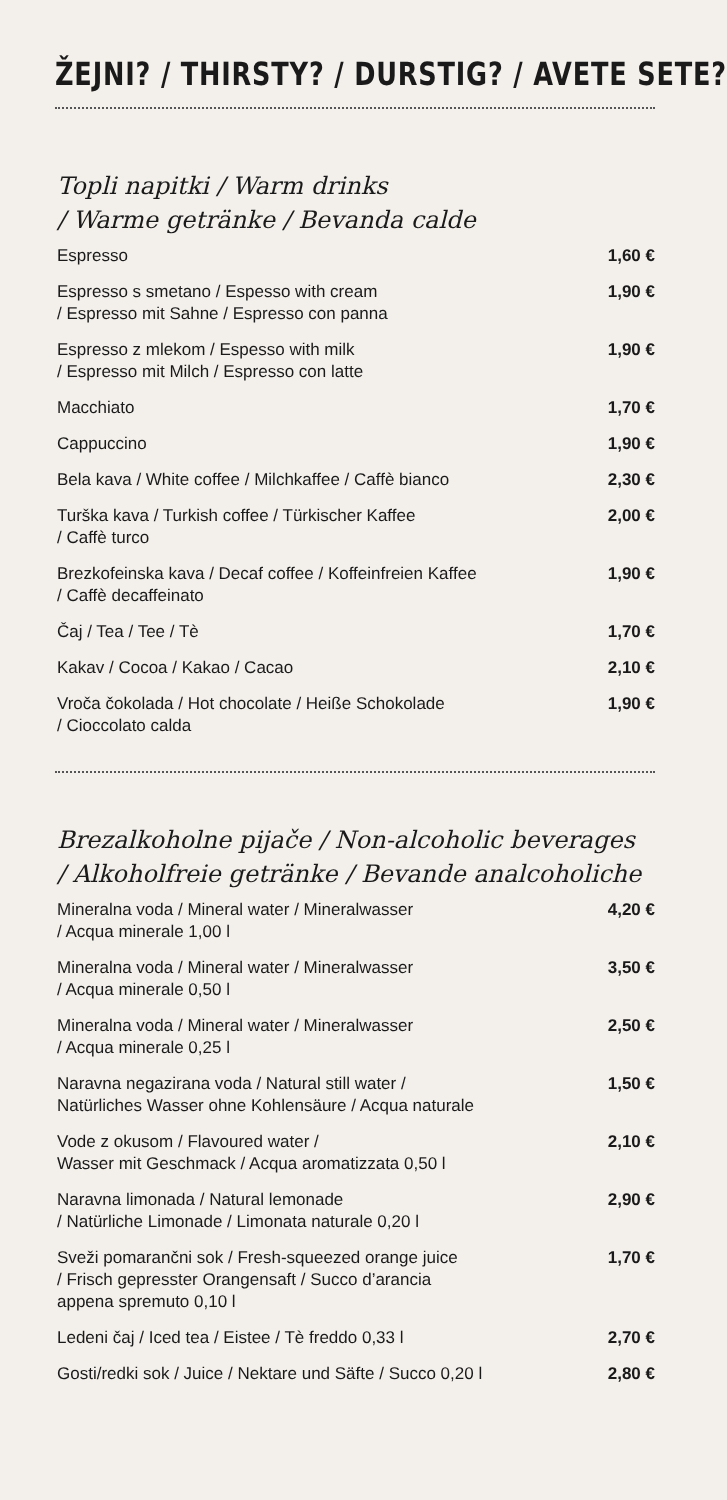ŽEJNI? / THIRSTY? / DURSTIG? / AVETE SETE?
Topli napitki / Warm drinks
/ Warme getränke / Bevanda calde
| Espresso | 1,60 € |
| Espresso s smetano / Espesso with cream / Espresso mit Sahne / Espresso con panna | 1,90 € |
| Espresso z mlekom / Espesso with milk / Espresso mit Milch / Espresso con latte | 1,90 € |
| Macchiato | 1,70 € |
| Cappuccino | 1,90 € |
| Bela kava / White coffee / Milchkaffee / Caffè bianco | 2,30 € |
| Turška kava / Turkish coffee / Türkischer Kaffee / Caffè turco | 2,00 € |
| Brezkofeinska kava / Decaf coffee / Koffeinfreien Kaffee / Caffè decaffeinato | 1,90 € |
| Čaj / Tea / Tee / Tè | 1,70 € |
| Kakav / Cocoa / Kakao / Cacao | 2,10 € |
| Vroča čokolada / Hot chocolate / Heiße Schokolade / Cioccolato calda | 1,90 € |
Brezalkoholne pijače / Non-alcoholic beverages
/ Alkoholfreie getränke / Bevande analcoholiche
| Mineralna voda / Mineral water / Mineralwasser / Acqua minerale 1,00 l | 4,20 € |
| Mineralna voda / Mineral water / Mineralwasser / Acqua minerale 0,50 l | 3,50 € |
| Mineralna voda / Mineral water / Mineralwasser / Acqua minerale 0,25 l | 2,50 € |
| Naravna negazirana voda / Natural still water / Natürliches Wasser ohne Kohlensäure / Acqua naturale | 1,50 € |
| Vode z okusom / Flavoured water / Wasser mit Geschmack / Acqua aromatizzata 0,50 l | 2,10 € |
| Naravna limonada / Natural lemonade / Natürliche Limonade / Limonata naturale 0,20 l | 2,90 € |
| Sveži pomarančni sok / Fresh-squeezed orange juice / Frisch gepresster Orangensaft / Succo d’arancia appena spremuto 0,10 l | 1,70 € |
| Ledeni čaj / Iced tea / Eistee / Tè freddo 0,33 l | 2,70 € |
| Gosti/redki sok / Juice / Nektare und Säfte / Succo 0,20 l | 2,80 € |